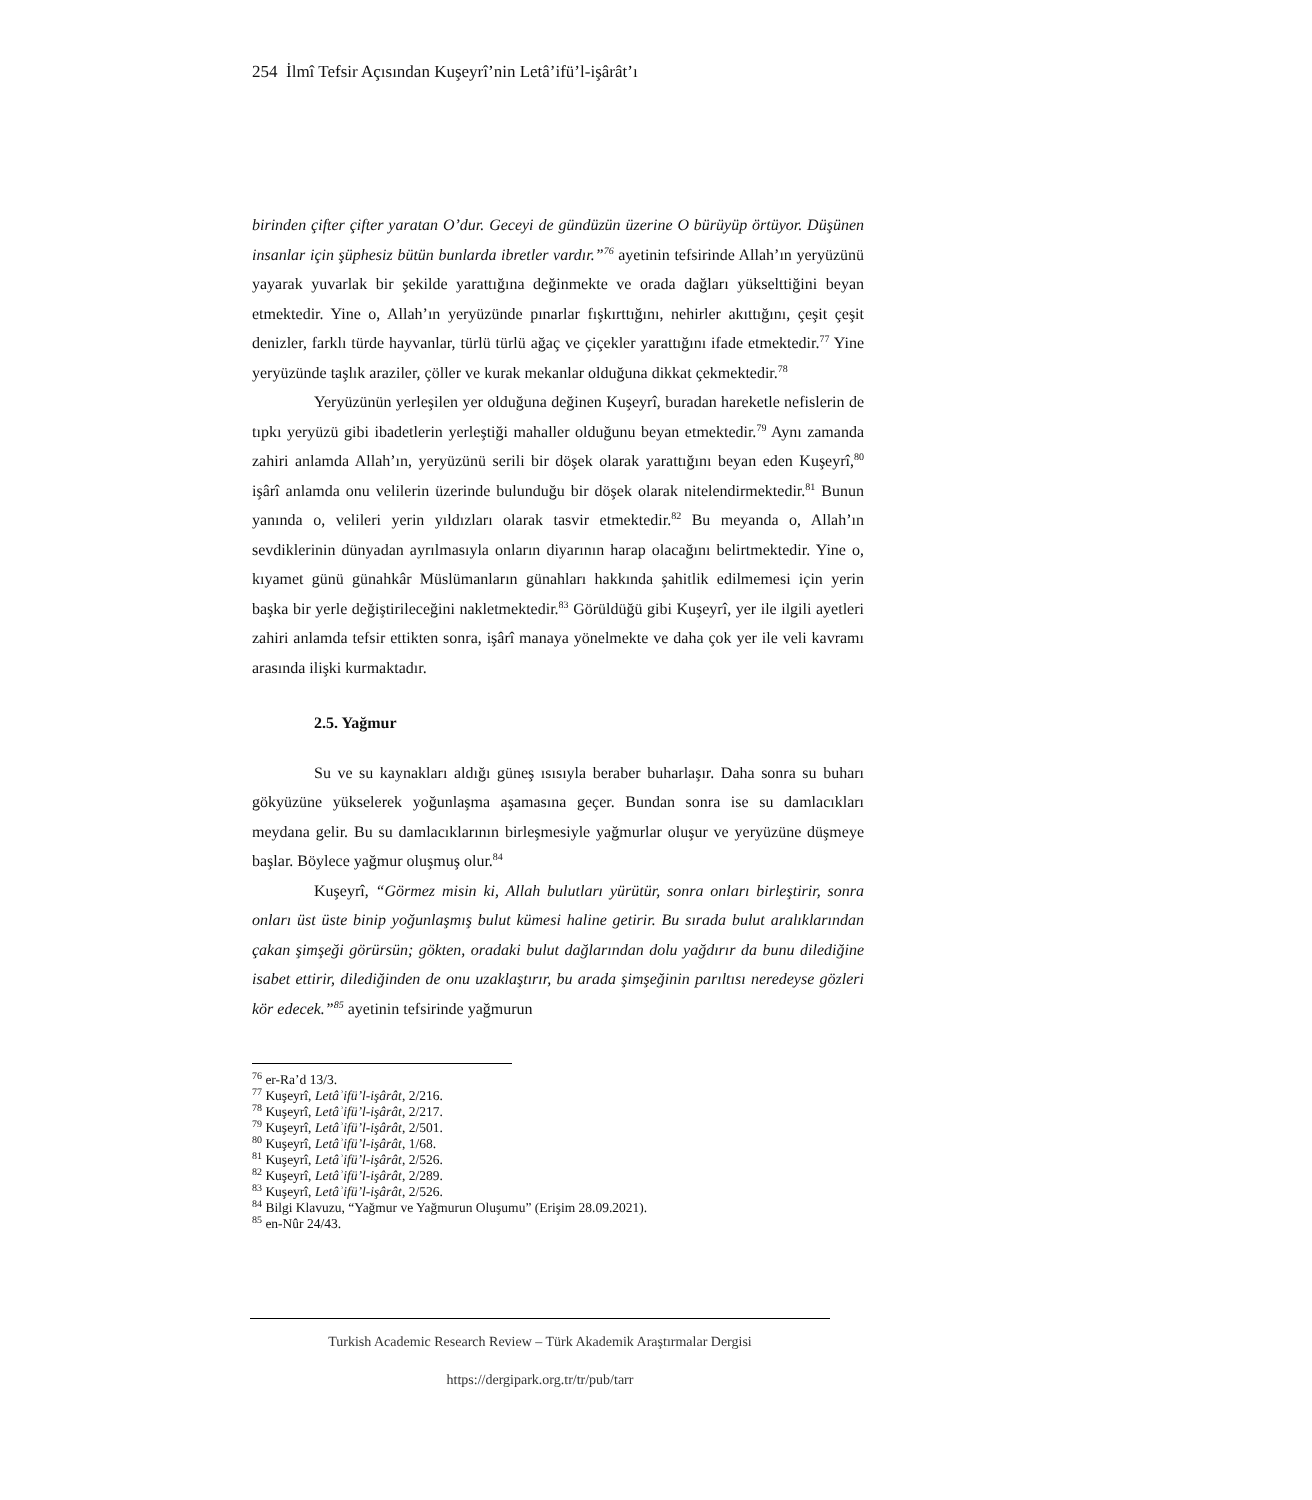254 İlmî Tefsir Açısından Kuşeyrî’nin Letâ’ifü’l-işârât’ı
birinden çifter çifter yaratan O’dur. Geceyi de gündüzün üzerine O bürüyüp örtüyor. Düşünen insanlar için şüphesiz bütün bunlarda ibretler vardır.”<sup>76</sup> ayetinin tefsirinde Allah’ın yeryüzünü yayarak yuvarlak bir şekilde yarattığına değinmekte ve orada dağları yükselttiğini beyan etmektedir. Yine o, Allah’ın yeryüzünde pınarlar fışkırttığını, nehirler akıttığını, çeşit çeşit denizler, farklı türde hayvanlar, türlü türlü ağaç ve çiçekler yarattığını ifade etmektedir.<sup>77</sup> Yine yeryüzünde taşlık araziler, çöller ve kurak mekanlar olduğuna dikkat çekmektedir.<sup>78</sup>
Yeryüzünün yerleşilen yer olduğuna değinen Kuşeyrî, buradan hareketle nefislerin de tıpkı yeryüzü gibi ibadetlerin yerleştiği mahaller olduğunu beyan etmektedir.<sup>79</sup> Aynı zamanda zahiri anlamda Allah’ın, yeryüzünü serili bir döşek olarak yarattığını beyan eden Kuşeyrî,<sup>80</sup> işârî anlamda onu velilerin üzerinde bulunduğu bir döşek olarak nitelendirmektedir.<sup>81</sup> Bunun yanında o, velileri yerin yıldızları olarak tasvir etmektedir.<sup>82</sup> Bu meyanda o, Allah’ın sevdiklerinin dünyadan ayrılmasıyla onların diyarının harap olacağını belirtmektedir. Yine o, kıyamet günü günahkâr Müslümanların günahları hakkında şahitlik edilmemesi için yerin başka bir yerle değiştirileceğini nakletmektedir.<sup>83</sup> Görüldüğü gibi Kuşeyrî, yer ile ilgili ayetleri zahiri anlamda tefsir ettikten sonra, işârî manaya yönelmekte ve daha çok yer ile veli kavramı arasında ilişki kurmaktadır.
2.5. Yağmur
Su ve su kaynakları aldığı güneş ısısıyla beraber buharlaşır. Daha sonra su buharı gökyüzüne yükselerek yoğunlaşma aşamasına geçer. Bundan sonra ise su damlacıkları meydana gelir. Bu su damlacıklarının birleşmesiyle yağmurlar oluşur ve yeryüzüne düşmeye başlar. Böylece yağmur oluşmuş olur.<sup>84</sup>
Kuşeyrî, “Görmez misin ki, Allah bulutları yürütür, sonra onları birleştirir, sonra onları üst üste binip yoğunlaşmış bulut kümesi haline getirir. Bu sırada bulut aralıklarından çakan şimşeği görürsün; gökten, oradaki bulut dağlarından dolu yağdırır da bunu dilediğine isabet ettirir, dilediğinden de onu uzaklaştırır, bu arada şimşeğinin parıltısı neredeyse gözleri kör edecek.”<sup>85</sup> ayetinin tefsirinde yağmurun
<sup>76</sup> er-Ra’d 13/3.
<sup>77</sup> Kuşeyrî, Letâʾifü’l-işârât, 2/216.
<sup>78</sup> Kuşeyrî, Letâʾifü’l-işârât, 2/217.
<sup>79</sup> Kuşeyrî, Letâʾifü’l-işârât, 2/501.
<sup>80</sup> Kuşeyrî, Letâʾifü’l-işârât, 1/68.
<sup>81</sup> Kuşeyrî, Letâʾifü’l-işârât, 2/526.
<sup>82</sup> Kuşeyrî, Letâʾifü’l-işârât, 2/289.
<sup>83</sup> Kuşeyrî, Letâʾifü’l-işârât, 2/526.
<sup>84</sup> Bilgi Klavuzu, “Yağmur ve Yağmurun Oluşumu” (Erişim 28.09.2021).
<sup>85</sup> en-Nûr 24/43.
Turkish Academic Research Review – Türk Akademik Araştırmalar Dergisi
https://dergipark.org.tr/tr/pub/tarr